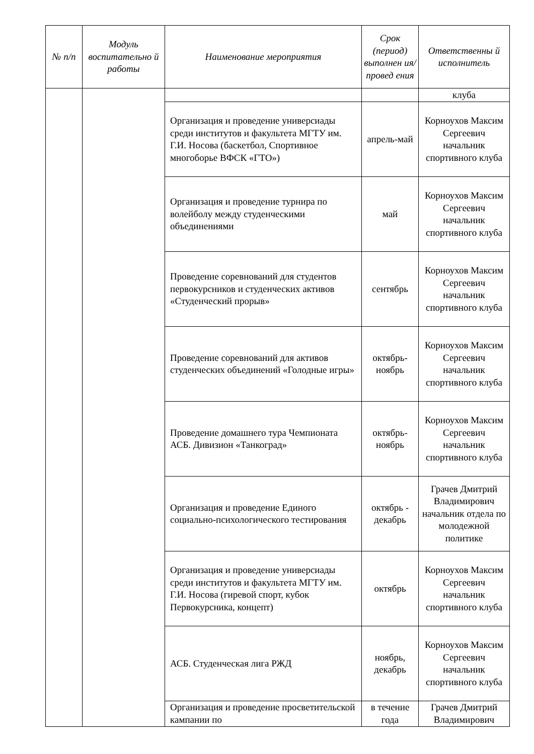| № п/п | Модуль воспитательно й работы | Наименование мероприятия | Срок (период) выполнен ия/провед ения | Ответственны й исполнитель |
| --- | --- | --- | --- | --- |
| | | | | клуба |
| | | Организация и проведение универсиады среди институтов и факультета МГТУ им. Г.И. Носова (баскетбол, Спортивное многоборье ВФСК «ГТО») | апрель-май | Корноухов Максим Сергеевич начальник спортивного клуба |
| | | Организация и проведение турнира по волейболу между студенческими объединениями | май | Корноухов Максим Сергеевич начальник спортивного клуба |
| | | Проведение соревнований для студентов первокурсников и студенческих активов «Студенческий прорыв» | сентябрь | Корноухов Максим Сергеевич начальник спортивного клуба |
| | | Проведение соревнований для активов студенческих объединений «Голодные игры» | октябрь-ноябрь | Корноухов Максим Сергеевич начальник спортивного клуба |
| | | Проведение домашнего тура Чемпионата АСБ. Дивизион «Танкоград» | октябрь-ноябрь | Корноухов Максим Сергеевич начальник спортивного клуба |
| | | Организация и проведение Единого социально-психологического тестирования | октябрь - декабрь | Грачев Дмитрий Владимирович начальник отдела по молодежной политике |
| | | Организация и проведение универсиады среди институтов и факультета МГТУ им. Г.И. Носова (гиревой спорт, кубок Первокурсника, концепт) | октябрь | Корноухов Максим Сергеевич начальник спортивного клуба |
| | | АСБ. Студенческая лига РЖД | ноябрь, декабрь | Корноухов Максим Сергеевич начальник спортивного клуба |
| | | Организация и проведение просветительской кампании по | в течение года | Грачев Дмитрий Владимирович |